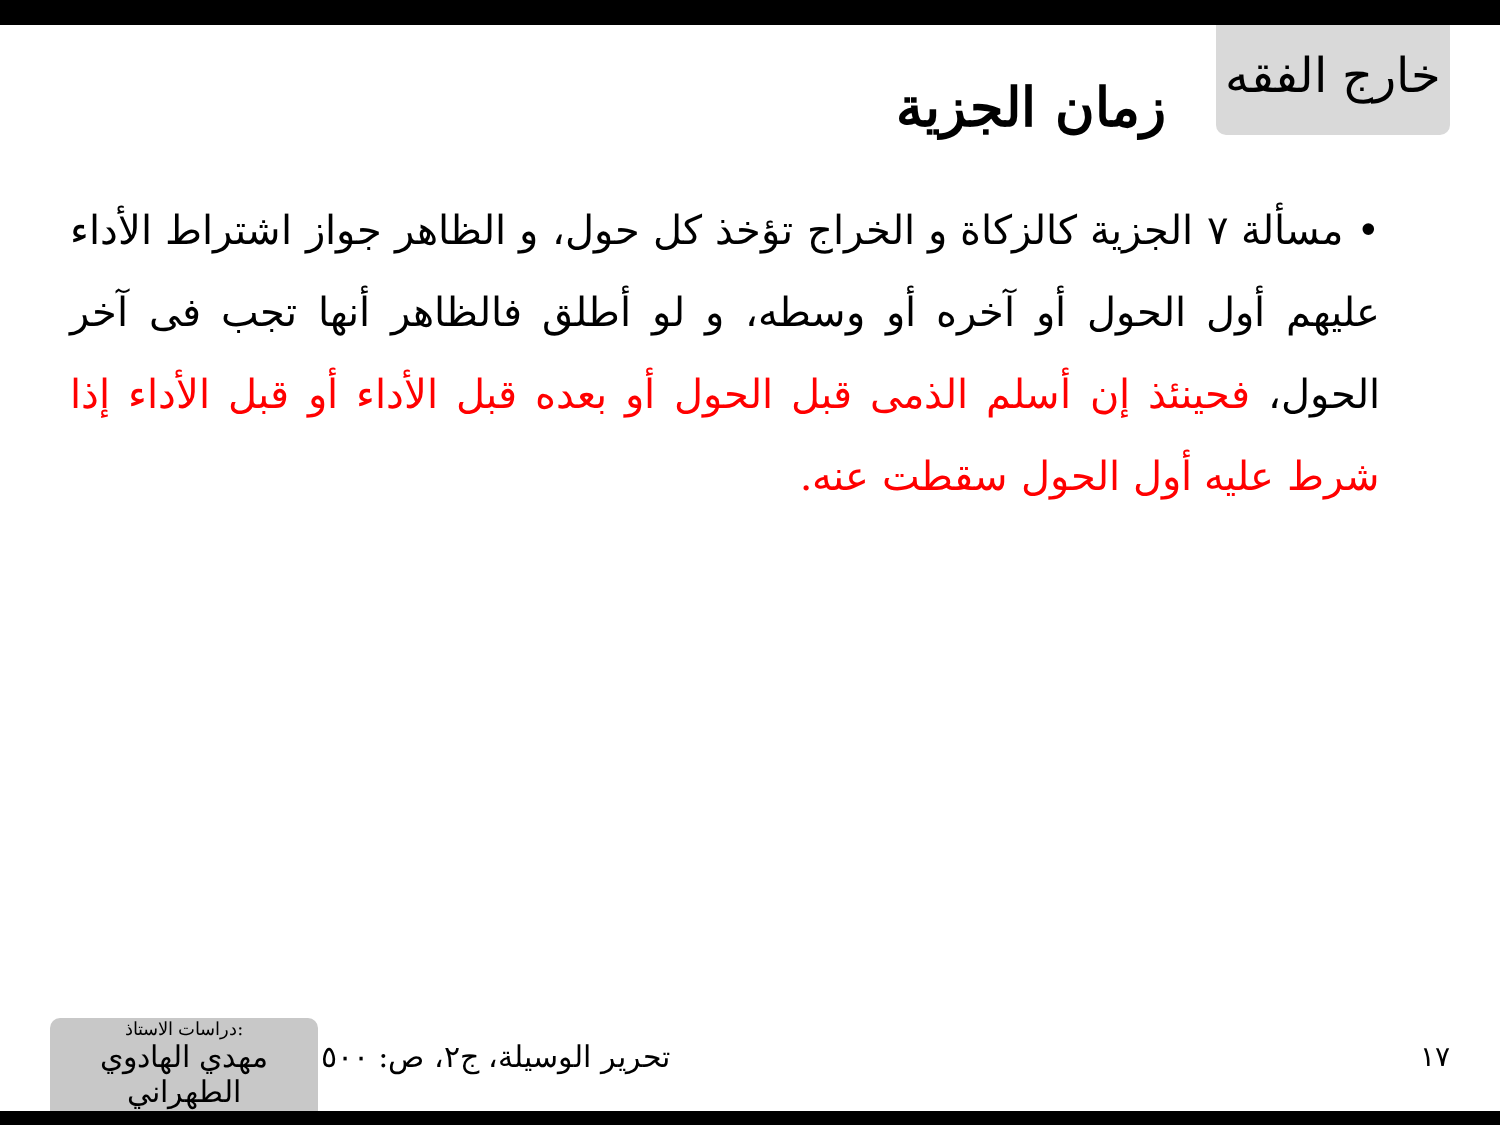خارج الفقه
زمان الجزية
• مسألة ٧ الجزية كالزكاة و الخراج تؤخذ كل حول، و الظاهر جواز اشتراط الأداء عليهم أول الحول أو آخره أو وسطه، و لو أطلق فالظاهر أنها تجب فى آخر الحول، فحينئذ إن أسلم الذمى قبل الحول أو بعده قبل الأداء أو قبل الأداء إذا شرط عليه أول الحول سقطت عنه.
١٧ تحرير الوسيلة، ج٢، ص: ٥٠٠
دراسات الاستاذ:
مهدي الهادوي الطهراني